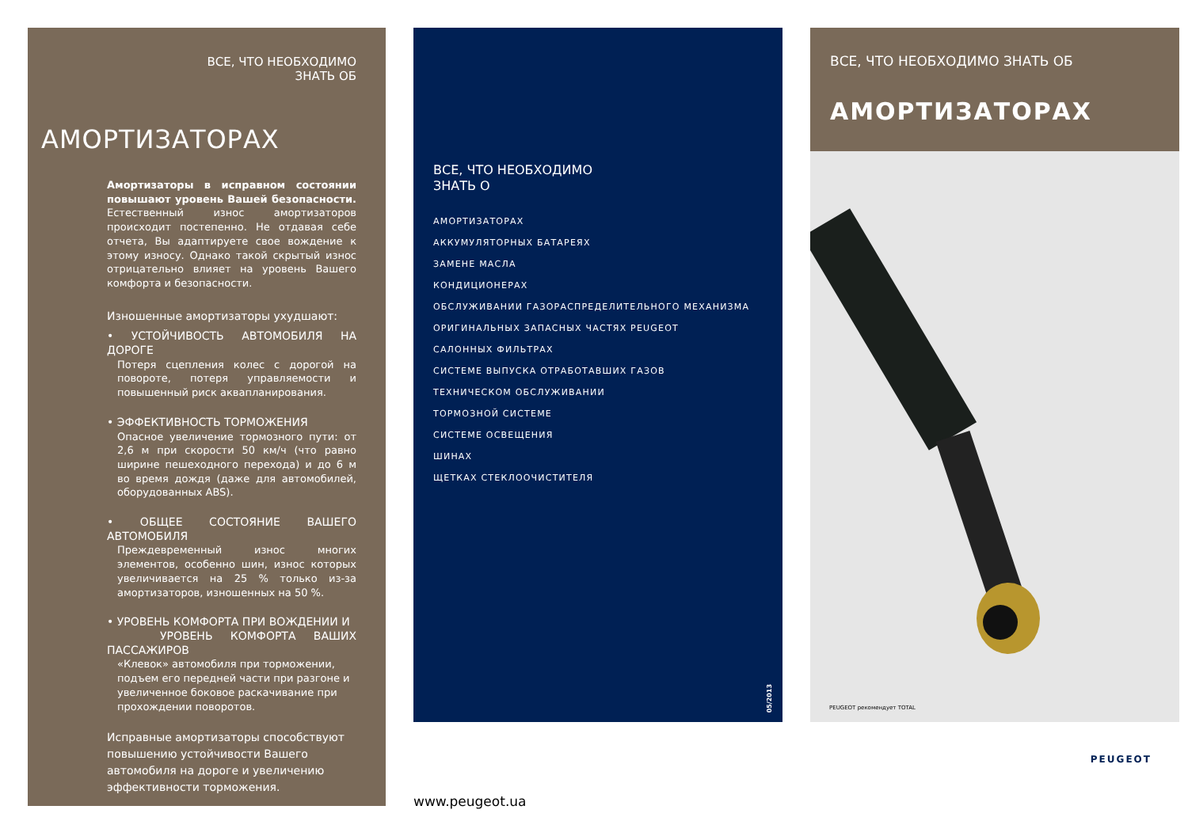ВСЕ, ЧТО НЕОБХОДИМО
ЗНАТЬ ОБ
АМОРТИЗАТОРАХ
Амортизаторы в исправном состоянии повышают уровень Вашей безопасности. Естественный износ амортизаторов происходит постепенно. Не отдавая себе отчета, Вы адаптируете свое вождение к этому износу. Однако такой скрытый износ отрицательно влияет на уровень Вашего комфорта и безопасности.
Изношенные амортизаторы ухудшают:
• УСТОЙЧИВОСТЬ АВТОМОБИЛЯ НА ДОРОГЕ
Потеря сцепления колес с дорогой на повороте, потеря управляемости и повышенный риск аквапланирования.
• ЭФФЕКТИВНОСТЬ ТОРМОЖЕНИЯ
Опасное увеличение тормозного пути: от 2,6 м при скорости 50 км/ч (что равно ширине пешеходного перехода) и до 6 м во время дождя (даже для автомобилей, оборудованных ABS).
• ОБЩЕЕ СОСТОЯНИЕ ВАШЕГО АВТОМОБИЛЯ
Преждевременный износ многих элементов, особенно шин, износ которых увеличивается на 25 % только из-за амортизаторов, изношенных на 50 %.
• УРОВЕНЬ КОМФОРТА ПРИ ВОЖДЕНИИ И
УРОВЕНЬ КОМФОРТА ВАШИХ ПАССАЖИРОВ
«Клевок» автомобиля при торможении,
подъем его передней части при разгоне и
увеличенное боковое раскачивание при
прохождении поворотов.
Исправные амортизаторы способствуют повышению устойчивости Вашего автомобиля на дороге и увеличению эффективности торможения.
ВСЕ, ЧТО НЕОБХОДИМО
ЗНАТЬ О
АМОРТИЗАТОРАХ
АККУМУЛЯТОРНЫХ БАТАРЕЯХ
ЗАМЕНЕ МАСЛА
КОНДИЦИОНЕРАХ
ОБСЛУЖИВАНИИ ГАЗОРАСПРЕДЕЛИТЕЛЬНОГО МЕХАНИЗМА
ОРИГИНАЛЬНЫХ ЗАПАСНЫХ ЧАСТЯХ PEUGEOT
САЛОННЫХ ФИЛЬТРАХ
СИСТЕМЕ ВЫПУСКА ОТРАБОТАВШИХ ГАЗОВ
ТЕХНИЧЕСКОМ ОБСЛУЖИВАНИИ
ТОРМОЗНОЙ СИСТЕМЕ
СИСТЕМЕ ОСВЕЩЕНИЯ
ШИНАХ
ЩЕТКАХ СТЕКЛООЧИСТИТЕЛЯ
05/2013
www.peugeot.ua
ВСЕ, ЧТО НЕОБХОДИМО ЗНАТЬ ОБ
АМОРТИЗАТОРАХ
PEUGEOT рекомендует TOTAL
PEUGEOT